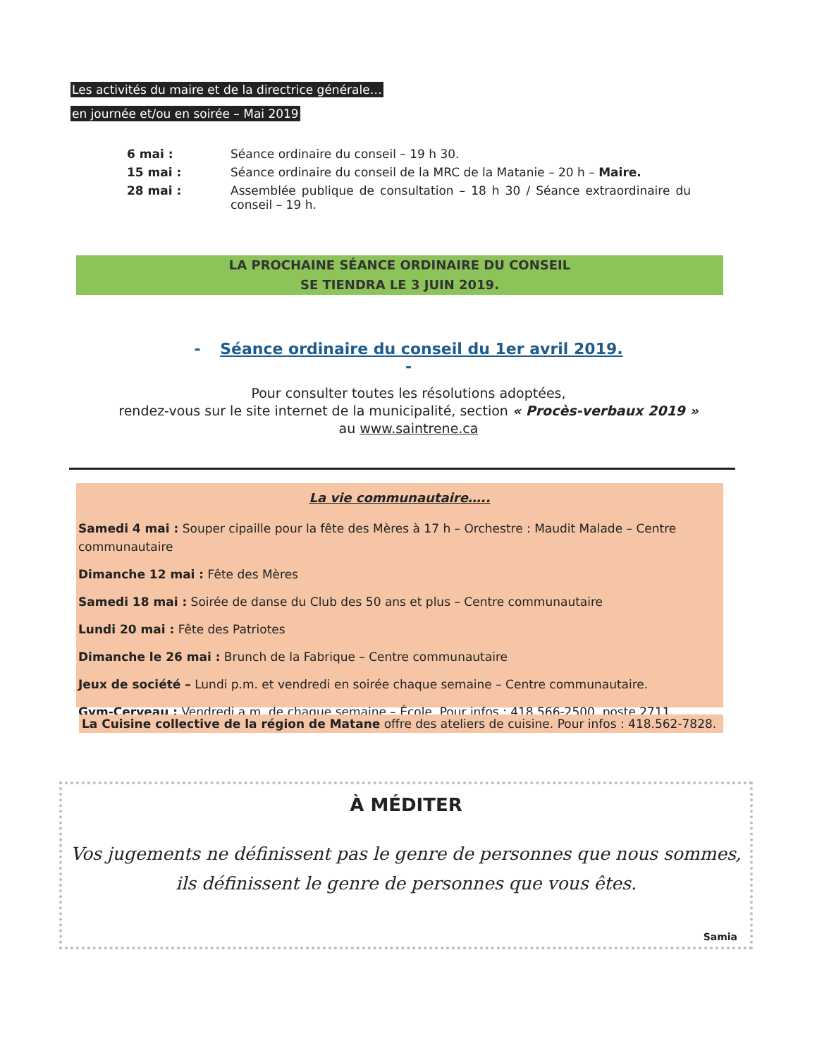Les activités du maire et de la directrice générale…
en journée et/ou en soirée – Mai 2019
6 mai : Séance ordinaire du conseil – 19 h 30.
15 mai : Séance ordinaire du conseil de la MRC de la Matanie – 20 h – Maire.
28 mai : Assemblée publique de consultation – 18 h 30 / Séance extraordinaire du conseil – 19 h.
LA PROCHAINE SÉANCE ORDINAIRE DU CONSEIL
SE TIENDRA LE 3 JUIN 2019.
- Séance ordinaire du conseil du 1er avril 2019.
-
Pour consulter toutes les résolutions adoptées,
rendez-vous sur le site internet de la municipalité, section « Procès-verbaux 2019 »
au www.saintrene.ca
La vie communautaire…..
Samedi 4 mai : Souper cipaille pour la fête des Mères à 17 h – Orchestre : Maudit Malade – Centre communautaire
Dimanche 12 mai : Fête des Mères
Samedi 18 mai : Soirée de danse du Club des 50 ans et plus – Centre communautaire
Lundi 20 mai : Fête des Patriotes
Dimanche le 26 mai : Brunch de la Fabrique – Centre communautaire
Jeux de société – Lundi p.m. et vendredi en soirée chaque semaine – Centre communautaire.
Gym-Cerveau : Vendredi a.m. de chaque semaine – École. Pour infos : 418.566-2500, poste 2711.
La Cuisine collective de la région de Matane offre des ateliers de cuisine. Pour infos : 418.562-7828.
À MÉDITER
Vos jugements ne définissent pas le genre de personnes que nous sommes,
ils définissent le genre de personnes que vous êtes.
Samia